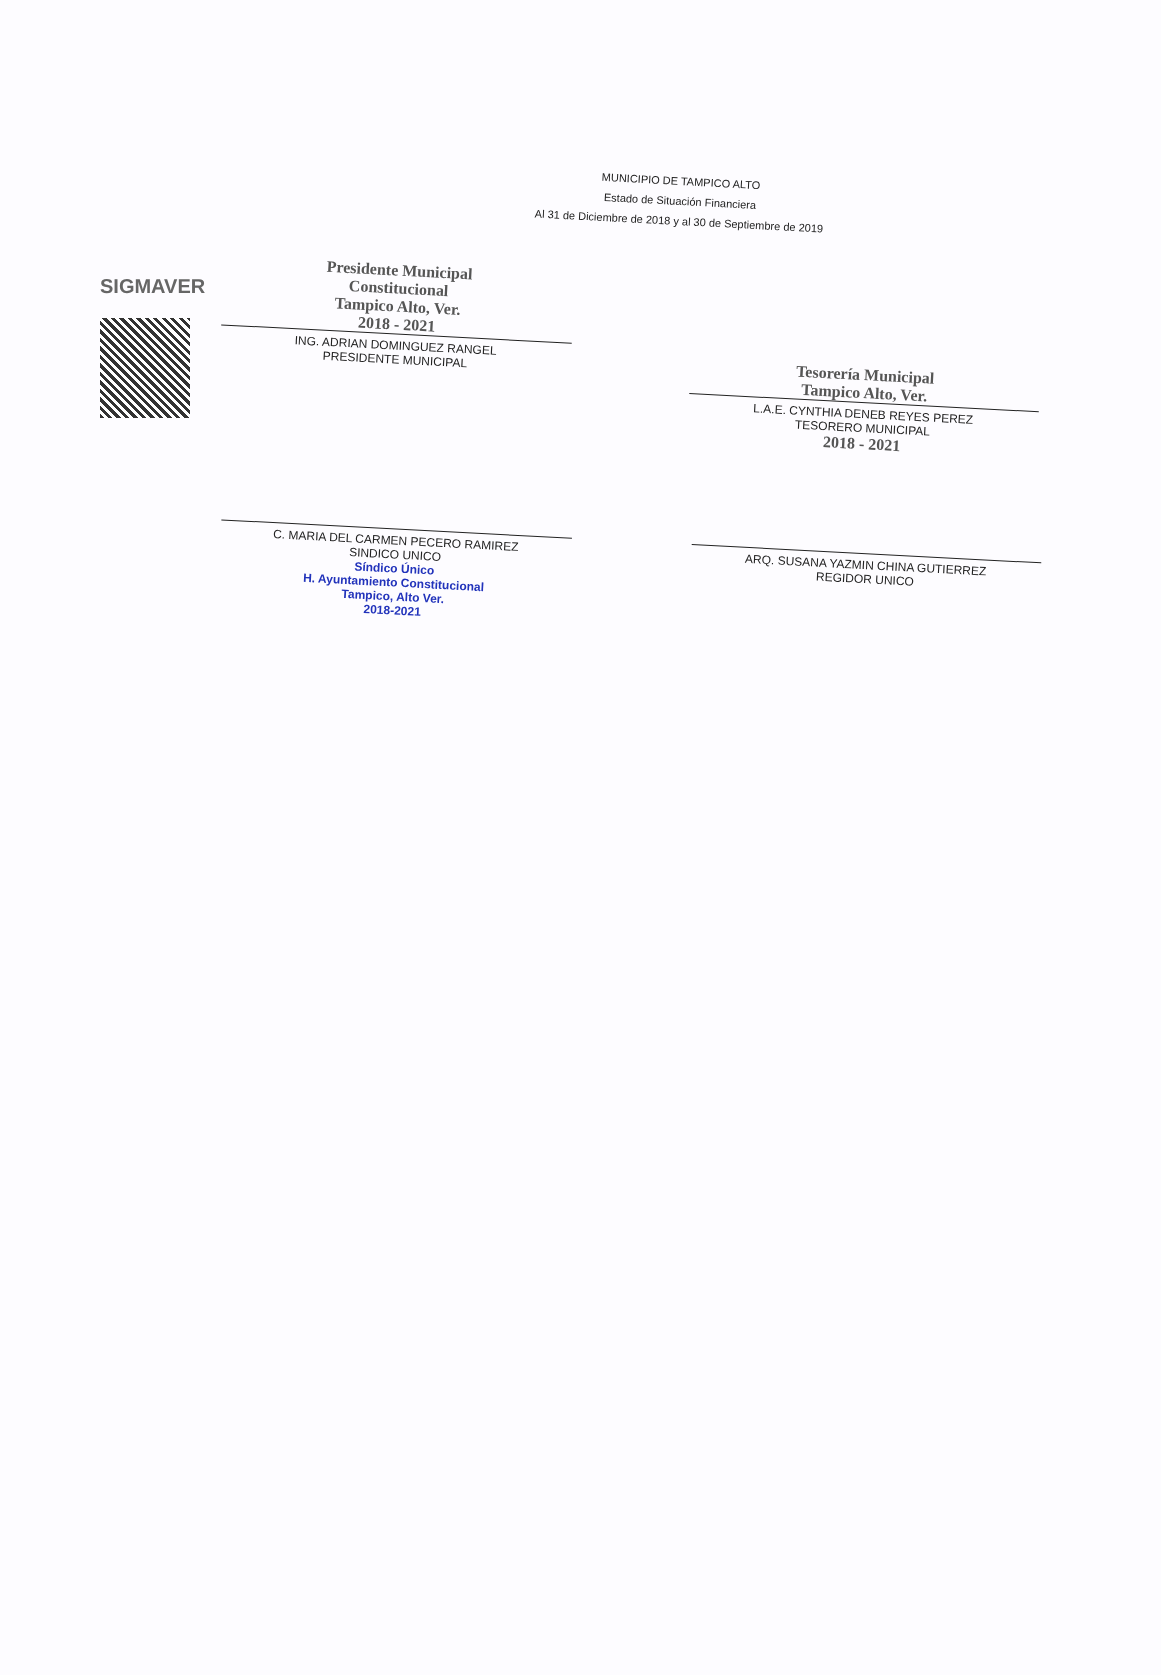SIGMAVER
MUNICIPIO DE TAMPICO ALTO
Estado de Situación Financiera
Al 31 de Diciembre de 2018 y al 30 de Septiembre de 2019
Presidente Municipal
Constitucional
Tampico Alto, Ver.
2018 - 2021
ING. ADRIAN DOMINGUEZ RANGEL
PRESIDENTE MUNICIPAL
Tesorería Municipal
Tampico Alto, Ver.
L.A.E. CYNTHIA DENEB REYES PEREZ
TESORERO MUNICIPAL
2018 - 2021
C. MARIA DEL CARMEN PECERO RAMIREZ
SINDICO UNICO
Síndico Único
H. Ayuntamiento Constitucional
Tampico, Alto Ver.
2018-2021
ARQ. SUSANA YAZMIN CHINA GUTIERREZ
REGIDOR UNICO